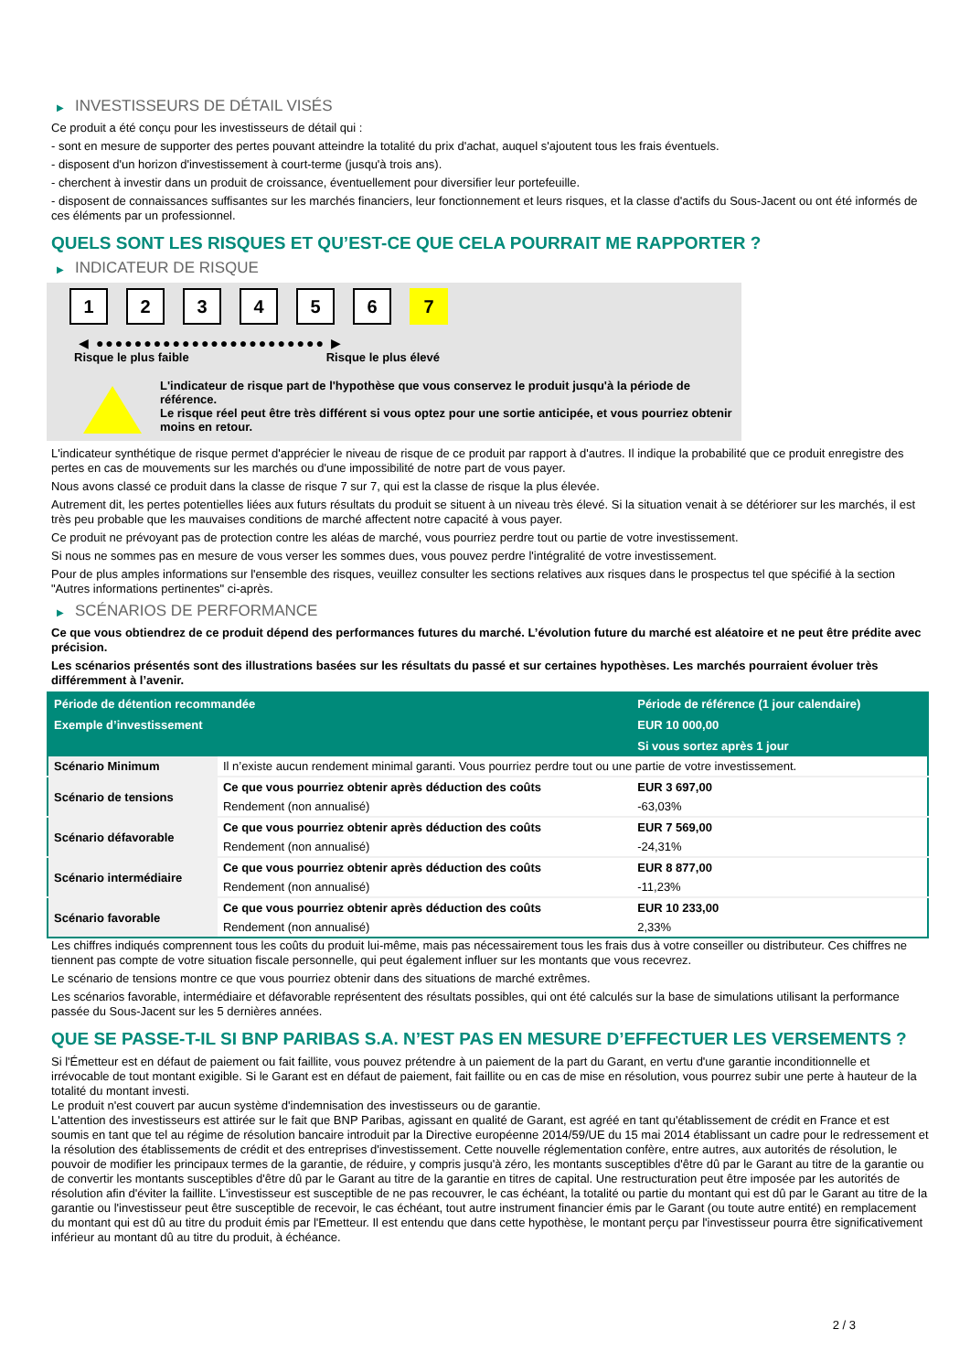▶ INVESTISSEURS DE DÉTAIL VISÉS
Ce produit a été conçu pour les investisseurs de détail qui :
- sont en mesure de supporter des pertes pouvant atteindre la totalité du prix d'achat, auquel s'ajoutent tous les frais éventuels.
- disposent d'un horizon d'investissement à court-terme (jusqu'à trois ans).
- cherchent à investir dans un produit de croissance, éventuellement pour diversifier leur portefeuille.
- disposent de connaissances suffisantes sur les marchés financiers, leur fonctionnement et leurs risques, et la classe d'actifs du Sous-Jacent ou ont été informés de ces éléments par un professionnel.
QUELS SONT LES RISQUES ET QU’EST-CE QUE CELA POURRAIT ME RAPPORTER ?
▶ INDICATEUR DE RISQUE
1 2 3 4 5 6 7
◀ ●●●●●●●●●●●●●●●●●●●●●●●● ▶
Risque le plus faible Risque le plus élevé
L'indicateur de risque part de l'hypothèse que vous conservez le produit jusqu'à la période de référence.
Le risque réel peut être très différent si vous optez pour une sortie anticipée, et vous pourriez obtenir moins en retour.
L'indicateur synthétique de risque permet d'apprécier le niveau de risque de ce produit par rapport à d'autres. Il indique la probabilité que ce produit enregistre des pertes en cas de mouvements sur les marchés ou d'une impossibilité de notre part de vous payer.
Nous avons classé ce produit dans la classe de risque 7 sur 7, qui est la classe de risque la plus élevée.
Autrement dit, les pertes potentielles liées aux futurs résultats du produit se situent à un niveau très élevé. Si la situation venait à se détériorer sur les marchés, il est très peu probable que les mauvaises conditions de marché affectent notre capacité à vous payer.
Ce produit ne prévoyant pas de protection contre les aléas de marché, vous pourriez perdre tout ou partie de votre investissement.
Si nous ne sommes pas en mesure de vous verser les sommes dues, vous pouvez perdre l'intégralité de votre investissement.
Pour de plus amples informations sur l'ensemble des risques, veuillez consulter les sections relatives aux risques dans le prospectus tel que spécifié à la section "Autres informations pertinentes" ci-après.
▶ SCÉNARIOS DE PERFORMANCE
Ce que vous obtiendrez de ce produit dépend des performances futures du marché. L’évolution future du marché est aléatoire et ne peut être prédite avec précision.
Les scénarios présentés sont des illustrations basées sur les résultats du passé et sur certaines hypothèses. Les marchés pourraient évoluer très différemment à l’avenir.
| Période de détention recommandée | | Période de référence (1 jour calendaire) |
| --- | --- | --- |
| Exemple d’investissement | | EUR 10 000,00 |
| | | Si vous sortez après 1 jour |
| Scénario Minimum | Il n’existe aucun rendement minimal garanti. Vous pourriez perdre tout ou une partie de votre investissement. | |
| Scénario de tensions | Ce que vous pourriez obtenir après déduction des coûts | EUR 3 697,00 |
| | Rendement (non annualisé) | -63,03% |
| Scénario défavorable | Ce que vous pourriez obtenir après déduction des coûts | EUR 7 569,00 |
| | Rendement (non annualisé) | -24,31% |
| Scénario intermédiaire | Ce que vous pourriez obtenir après déduction des coûts | EUR 8 877,00 |
| | Rendement (non annualisé) | -11,23% |
| Scénario favorable | Ce que vous pourriez obtenir après déduction des coûts | EUR 10 233,00 |
| | Rendement (non annualisé) | 2,33% |
Les chiffres indiqués comprennent tous les coûts du produit lui-même, mais pas nécessairement tous les frais dus à votre conseiller ou distributeur. Ces chiffres ne tiennent pas compte de votre situation fiscale personnelle, qui peut également influer sur les montants que vous recevrez.
Le scénario de tensions montre ce que vous pourriez obtenir dans des situations de marché extrêmes.
Les scénarios favorable, intermédiaire et défavorable représentent des résultats possibles, qui ont été calculés sur la base de simulations utilisant la performance passée du Sous-Jacent sur les 5 dernières années.
QUE SE PASSE-T-IL SI BNP PARIBAS S.A. N’EST PAS EN MESURE D’EFFECTUER LES VERSEMENTS ?
Si l'Émetteur est en défaut de paiement ou fait faillite, vous pouvez prétendre à un paiement de la part du Garant, en vertu d'une garantie inconditionnelle et irrévocable de tout montant exigible. Si le Garant est en défaut de paiement, fait faillite ou en cas de mise en résolution, vous pourrez subir une perte à hauteur de la totalité du montant investi.
Le produit n'est couvert par aucun système d'indemnisation des investisseurs ou de garantie.
L'attention des investisseurs est attirée sur le fait que BNP Paribas, agissant en qualité de Garant, est agréé en tant qu'établissement de crédit en France et est soumis en tant que tel au régime de résolution bancaire introduit par la Directive européenne 2014/59/UE du 15 mai 2014 établissant un cadre pour le redressement et la résolution des établissements de crédit et des entreprises d'investissement. Cette nouvelle réglementation confère, entre autres, aux autorités de résolution, le pouvoir de modifier les principaux termes de la garantie, de réduire, y compris jusqu'à zéro, les montants susceptibles d'être dû par le Garant au titre de la garantie ou de convertir les montants susceptibles d'être dû par le Garant au titre de la garantie en titres de capital. Une restructuration peut être imposée par les autorités de résolution afin d'éviter la faillite. L'investisseur est susceptible de ne pas recouvrer, le cas échéant, la totalité ou partie du montant qui est dû par le Garant au titre de la garantie ou l'investisseur peut être susceptible de recevoir, le cas échéant, tout autre instrument financier émis par le Garant (ou toute autre entité) en remplacement du montant qui est dû au titre du produit émis par l'Emetteur. Il est entendu que dans cette hypothèse, le montant perçu par l'investisseur pourra être significativement inférieur au montant dû au titre du produit, à échéance.
2 / 3